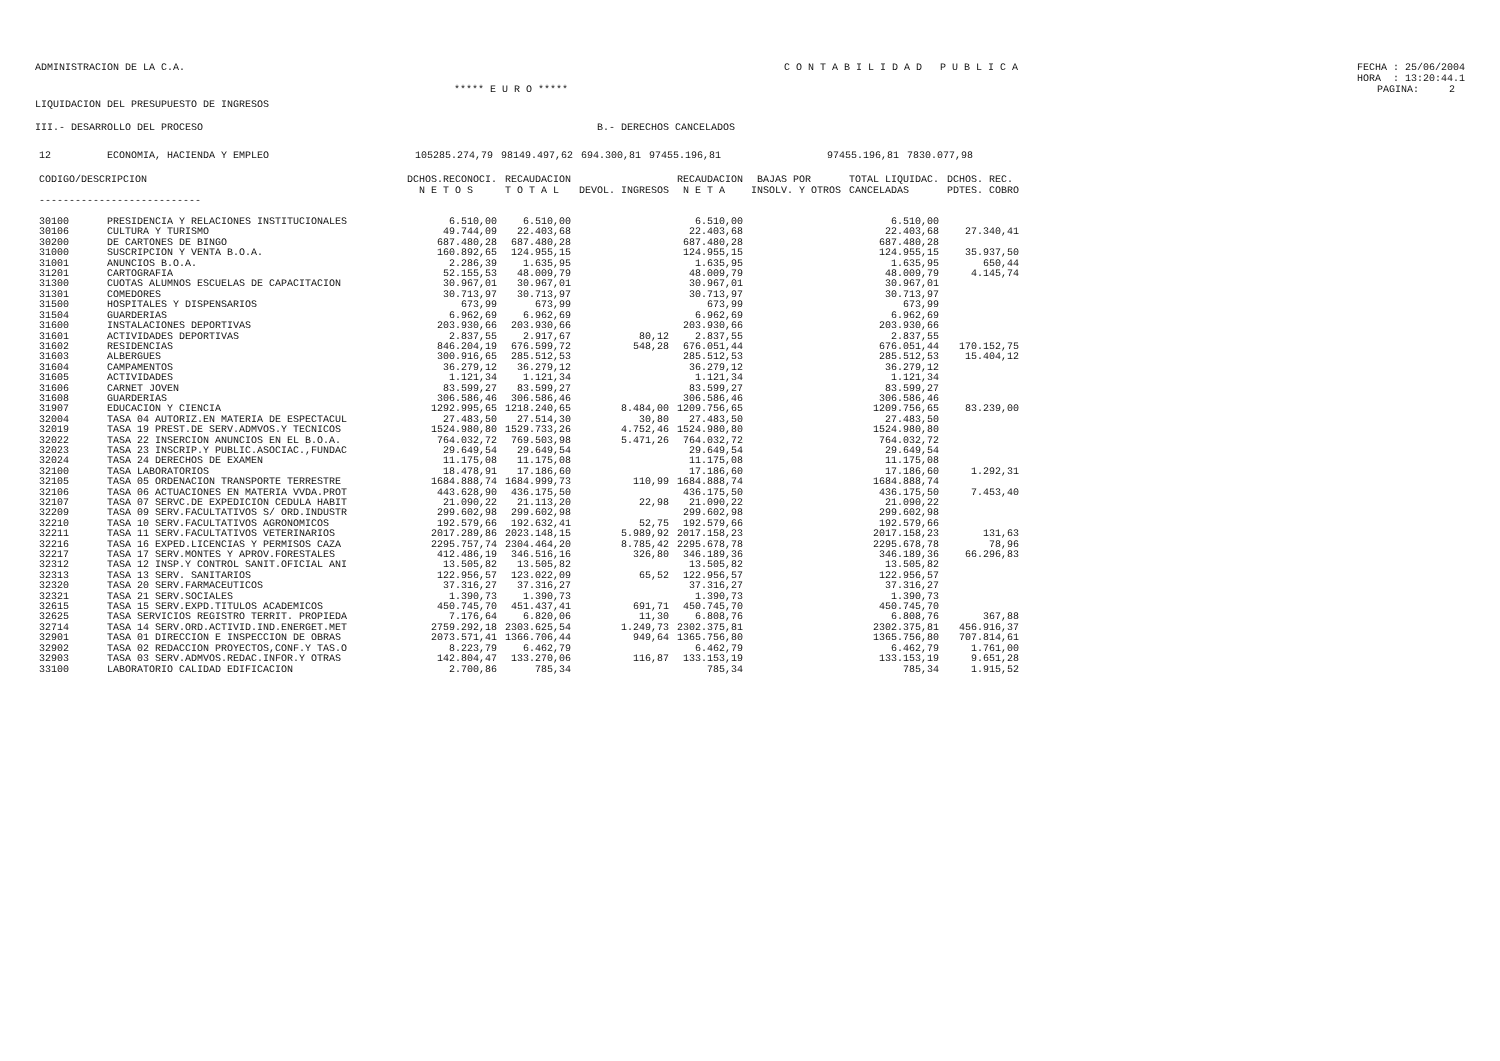ADMINISTRACION DE LA C.A. C O N T A B I L I D A D P U B L I C A FECHA : 25/06/2004
HORA : 13:20:44.1
***** E U R O ***** PAGINA: 2
LIQUIDACION DEL PRESUPUESTO DE INGRESOS
III.- DESARROLLO DEL PROCESO B.- DERECHOS CANCELADOS
| 12 | ECONOMIA, HACIENDA Y EMPLEO | 105285.274,79 | 98149.497,62 | 694.300,81 | 97455.196,81 | | 97455.196,81 | 7830.077,98 |
| CODIGO/DESCRIPCION | | DCHOS.RECONOCI. N E T O S | RECAUDACION T O T A L | DEVOL. INGRESOS | RECAUDACION N E T A | BAJAS POR INSOLV. Y OTROS | TOTAL LIQUIDAC. CANCELADAS | DCHOS. REC. PDTES. COBRO |
| --- | --- | --- | --- | --- | --- | --- | --- | --- |
| --------------------------- | | | | | | | | |
| 30100 | PRESIDENCIA Y RELACIONES INSTITUCIONALES | 6.510,00 | 6.510,00 | | 6.510,00 | | 6.510,00 | |
| 30106 | CULTURA Y TURISMO | 49.744,09 | 22.403,68 | | 22.403,68 | | 22.403,68 | 27.340,41 |
| 30200 | DE CARTONES DE BINGO | 687.480,28 | 687.480,28 | | 687.480,28 | | 687.480,28 | |
| 31000 | SUSCRIPCION Y VENTA B.O.A. | 160.892,65 | 124.955,15 | | 124.955,15 | | 124.955,15 | 35.937,50 |
| 31001 | ANUNCIOS B.O.A. | 2.286,39 | 1.635,95 | | 1.635,95 | | 1.635,95 | 650,44 |
| 31201 | CARTOGRAFIA | 52.155,53 | 48.009,79 | | 48.009,79 | | 48.009,79 | 4.145,74 |
| 31300 | CUOTAS ALUMNOS ESCUELAS DE CAPACITACION | 30.967,01 | 30.967,01 | | 30.967,01 | | 30.967,01 | |
| 31301 | COMEDORES | 30.713,97 | 30.713,97 | | 30.713,97 | | 30.713,97 | |
| 31500 | HOSPITALES Y DISPENSARIOS | 673,99 | 673,99 | | 673,99 | | 673,99 | |
| 31504 | GUARDERIAS | 6.962,69 | 6.962,69 | | 6.962,69 | | 6.962,69 | |
| 31600 | INSTALACIONES DEPORTIVAS | 203.930,66 | 203.930,66 | | 203.930,66 | | 203.930,66 | |
| 31601 | ACTIVIDADES DEPORTIVAS | 2.837,55 | 2.917,67 | 80,12 | 2.837,55 | | 2.837,55 | |
| 31602 | RESIDENCIAS | 846.204,19 | 676.599,72 | 548,28 | 676.051,44 | | 676.051,44 | 170.152,75 |
| 31603 | ALBERGUES | 300.916,65 | 285.512,53 | | 285.512,53 | | 285.512,53 | 15.404,12 |
| 31604 | CAMPAMENTOS | 36.279,12 | 36.279,12 | | 36.279,12 | | 36.279,12 | |
| 31605 | ACTIVIDADES | 1.121,34 | 1.121,34 | | 1.121,34 | | 1.121,34 | |
| 31606 | CARNET JOVEN | 83.599,27 | 83.599,27 | | 83.599,27 | | 83.599,27 | |
| 31608 | GUARDERIAS | 306.586,46 | 306.586,46 | | 306.586,46 | | 306.586,46 | |
| 31907 | EDUCACION Y CIENCIA | 1292.995,65 | 1218.240,65 | 8.484,00 | 1209.756,65 | | 1209.756,65 | 83.239,00 |
| 32004 | TASA 04 AUTORIZ.EN MATERIA DE ESPECTACUL | 27.483,50 | 27.514,30 | 30,80 | 27.483,50 | | 27.483,50 | |
| 32019 | TASA 19 PREST.DE SERV.ADMVOS.Y TECNICOS | 1524.980,80 | 1529.733,26 | 4.752,46 | 1524.980,80 | | 1524.980,80 | |
| 32022 | TASA 22 INSERCION ANUNCIOS EN EL B.O.A. | 764.032,72 | 769.503,98 | 5.471,26 | 764.032,72 | | 764.032,72 | |
| 32023 | TASA 23 INSCRIP.Y PUBLIC.ASOCIAC.,FUNDAC | 29.649,54 | 29.649,54 | | 29.649,54 | | 29.649,54 | |
| 32024 | TASA 24 DERECHOS DE EXAMEN | 11.175,08 | 11.175,08 | | 11.175,08 | | 11.175,08 | |
| 32100 | TASA LABORATORIOS | 18.478,91 | 17.186,60 | | 17.186,60 | | 17.186,60 | 1.292,31 |
| 32105 | TASA 05 ORDENACION TRANSPORTE TERRESTRE | 1684.888,74 | 1684.999,73 | 110,99 | 1684.888,74 | | 1684.888,74 | |
| 32106 | TASA 06 ACTUACIONES EN MATERIA VVDA.PROT | 443.628,90 | 436.175,50 | | 436.175,50 | | 436.175,50 | 7.453,40 |
| 32107 | TASA 07 SERVC.DE EXPEDICION CEDULA HABIT | 21.090,22 | 21.113,20 | 22,98 | 21.090,22 | | 21.090,22 | |
| 32209 | TASA 09 SERV.FACULTATIVOS S/ ORD.INDUSTR | 299.602,98 | 299.602,98 | | 299.602,98 | | 299.602,98 | |
| 32210 | TASA 10 SERV.FACULTATIVOS AGRONOMICOS | 192.579,66 | 192.632,41 | 52,75 | 192.579,66 | | 192.579,66 | |
| 32211 | TASA 11 SERV.FACULTATIVOS VETERINARIOS | 2017.289,86 | 2023.148,15 | 5.989,92 | 2017.158,23 | | 2017.158,23 | 131,63 |
| 32216 | TASA 16 EXPED.LICENCIAS Y PERMISOS CAZA | 2295.757,74 | 2304.464,20 | 8.785,42 | 2295.678,78 | | 2295.678,78 | 78,96 |
| 32217 | TASA 17 SERV.MONTES Y APROV.FORESTALES | 412.486,19 | 346.516,16 | 326,80 | 346.189,36 | | 346.189,36 | 66.296,83 |
| 32312 | TASA 12 INSP.Y CONTROL SANIT.OFICIAL ANI | 13.505,82 | 13.505,82 | | 13.505,82 | | 13.505,82 | |
| 32313 | TASA 13 SERV. SANITARIOS | 122.956,57 | 123.022,09 | 65,52 | 122.956,57 | | 122.956,57 | |
| 32320 | TASA 20 SERV.FARMACEUTICOS | 37.316,27 | 37.316,27 | | 37.316,27 | | 37.316,27 | |
| 32321 | TASA 21 SERV.SOCIALES | 1.390,73 | 1.390,73 | | 1.390,73 | | 1.390,73 | |
| 32615 | TASA 15 SERV.EXPD.TITULOS ACADEMICOS | 450.745,70 | 451.437,41 | 691,71 | 450.745,70 | | 450.745,70 | |
| 32625 | TASA SERVICIOS REGISTRO TERRIT. PROPIEDA | 7.176,64 | 6.820,06 | 11,30 | 6.808,76 | | 6.808,76 | 367,88 |
| 32714 | TASA 14 SERV.ORD.ACTIVID.IND.ENERGET.MET | 2759.292,18 | 2303.625,54 | 1.249,73 | 2302.375,81 | | 2302.375,81 | 456.916,37 |
| 32901 | TASA 01 DIRECCION E INSPECCION DE OBRAS | 2073.571,41 | 1366.706,44 | 949,64 | 1365.756,80 | | 1365.756,80 | 707.814,61 |
| 32902 | TASA 02 REDACCION PROYECTOS,CONF.Y TAS.O | 8.223,79 | 6.462,79 | | 6.462,79 | | 6.462,79 | 1.761,00 |
| 32903 | TASA 03 SERV.ADMVOS.REDAC.INFOR.Y OTRAS | 142.804,47 | 133.270,06 | 116,87 | 133.153,19 | | 133.153,19 | 9.651,28 |
| 33100 | LABORATORIO CALIDAD EDIFICACION | 2.700,86 | 785,34 | | 785,34 | | 785,34 | 1.915,52 |